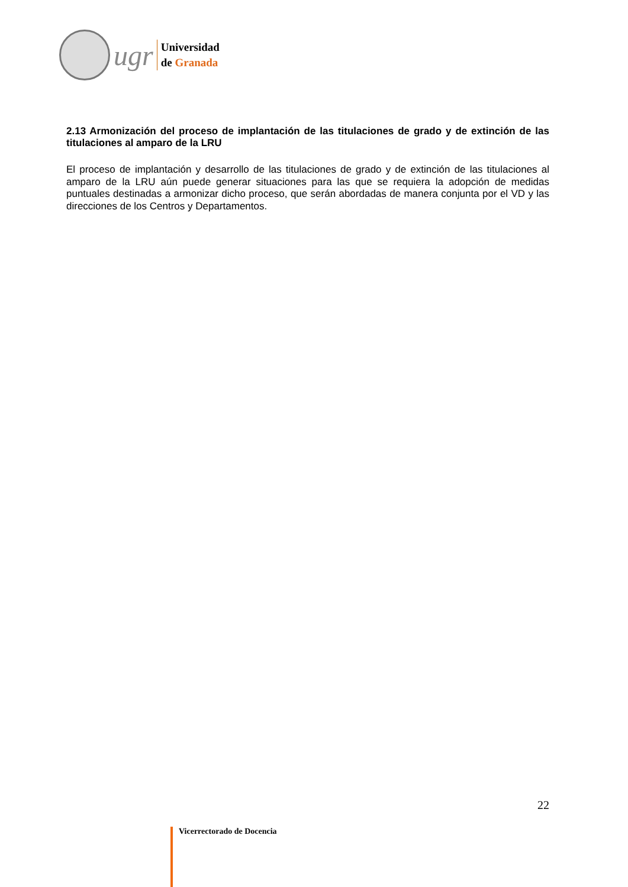ugr
Universidad
de Granada
2.13 Armonización del proceso de implantación de las titulaciones de grado y de extinción de las titulaciones al amparo de la LRU
El proceso de implantación y desarrollo de las titulaciones de grado y de extinción de las titulaciones al amparo de la LRU aún puede generar situaciones para las que se requiera la adopción de medidas puntuales destinadas a armonizar dicho proceso, que serán abordadas de manera conjunta por el VD y las direcciones de los Centros y Departamentos.
22
Vicerrectorado de Docencia